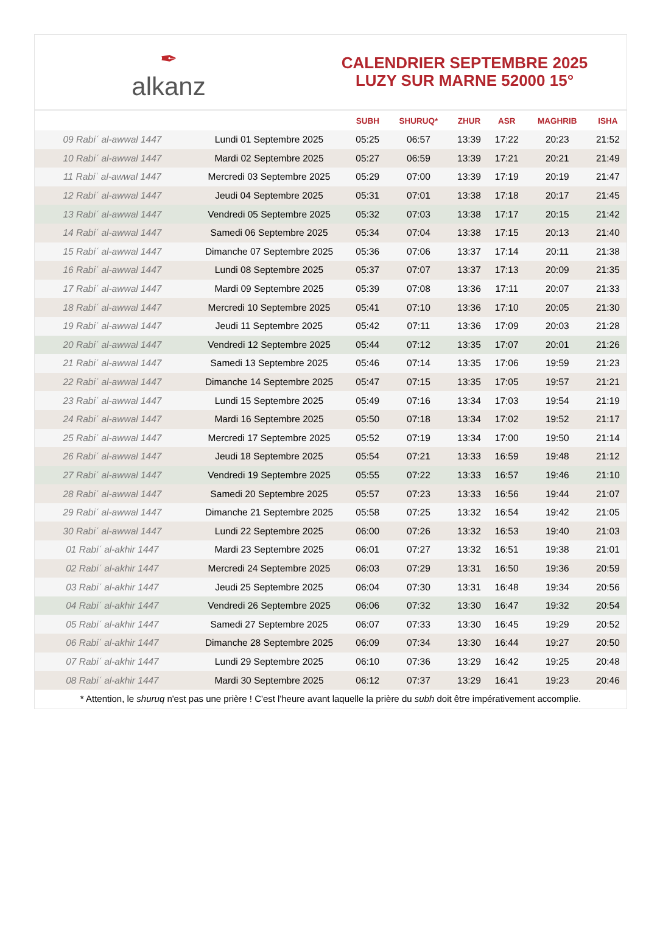✒
alkanz
CALENDRIER SEPTEMBRE 2025
LUZY SUR MARNE 52000 15°
| | | SUBH | SHURUQ* | ZHUR | ASR | MAGHRIB | ISHA |
| --- | --- | --- | --- | --- | --- | --- | --- |
| 09 Rabiʿ al-awwal 1447 | Lundi 01 Septembre 2025 | 05:25 | 06:57 | 13:39 | 17:22 | 20:23 | 21:52 |
| 10 Rabiʿ al-awwal 1447 | Mardi 02 Septembre 2025 | 05:27 | 06:59 | 13:39 | 17:21 | 20:21 | 21:49 |
| 11 Rabiʿ al-awwal 1447 | Mercredi 03 Septembre 2025 | 05:29 | 07:00 | 13:39 | 17:19 | 20:19 | 21:47 |
| 12 Rabiʿ al-awwal 1447 | Jeudi 04 Septembre 2025 | 05:31 | 07:01 | 13:38 | 17:18 | 20:17 | 21:45 |
| 13 Rabiʿ al-awwal 1447 | Vendredi 05 Septembre 2025 | 05:32 | 07:03 | 13:38 | 17:17 | 20:15 | 21:42 |
| 14 Rabiʿ al-awwal 1447 | Samedi 06 Septembre 2025 | 05:34 | 07:04 | 13:38 | 17:15 | 20:13 | 21:40 |
| 15 Rabiʿ al-awwal 1447 | Dimanche 07 Septembre 2025 | 05:36 | 07:06 | 13:37 | 17:14 | 20:11 | 21:38 |
| 16 Rabiʿ al-awwal 1447 | Lundi 08 Septembre 2025 | 05:37 | 07:07 | 13:37 | 17:13 | 20:09 | 21:35 |
| 17 Rabiʿ al-awwal 1447 | Mardi 09 Septembre 2025 | 05:39 | 07:08 | 13:36 | 17:11 | 20:07 | 21:33 |
| 18 Rabiʿ al-awwal 1447 | Mercredi 10 Septembre 2025 | 05:41 | 07:10 | 13:36 | 17:10 | 20:05 | 21:30 |
| 19 Rabiʿ al-awwal 1447 | Jeudi 11 Septembre 2025 | 05:42 | 07:11 | 13:36 | 17:09 | 20:03 | 21:28 |
| 20 Rabiʿ al-awwal 1447 | Vendredi 12 Septembre 2025 | 05:44 | 07:12 | 13:35 | 17:07 | 20:01 | 21:26 |
| 21 Rabiʿ al-awwal 1447 | Samedi 13 Septembre 2025 | 05:46 | 07:14 | 13:35 | 17:06 | 19:59 | 21:23 |
| 22 Rabiʿ al-awwal 1447 | Dimanche 14 Septembre 2025 | 05:47 | 07:15 | 13:35 | 17:05 | 19:57 | 21:21 |
| 23 Rabiʿ al-awwal 1447 | Lundi 15 Septembre 2025 | 05:49 | 07:16 | 13:34 | 17:03 | 19:54 | 21:19 |
| 24 Rabiʿ al-awwal 1447 | Mardi 16 Septembre 2025 | 05:50 | 07:18 | 13:34 | 17:02 | 19:52 | 21:17 |
| 25 Rabiʿ al-awwal 1447 | Mercredi 17 Septembre 2025 | 05:52 | 07:19 | 13:34 | 17:00 | 19:50 | 21:14 |
| 26 Rabiʿ al-awwal 1447 | Jeudi 18 Septembre 2025 | 05:54 | 07:21 | 13:33 | 16:59 | 19:48 | 21:12 |
| 27 Rabiʿ al-awwal 1447 | Vendredi 19 Septembre 2025 | 05:55 | 07:22 | 13:33 | 16:57 | 19:46 | 21:10 |
| 28 Rabiʿ al-awwal 1447 | Samedi 20 Septembre 2025 | 05:57 | 07:23 | 13:33 | 16:56 | 19:44 | 21:07 |
| 29 Rabiʿ al-awwal 1447 | Dimanche 21 Septembre 2025 | 05:58 | 07:25 | 13:32 | 16:54 | 19:42 | 21:05 |
| 30 Rabiʿ al-awwal 1447 | Lundi 22 Septembre 2025 | 06:00 | 07:26 | 13:32 | 16:53 | 19:40 | 21:03 |
| 01 Rabiʿ al-akhir 1447 | Mardi 23 Septembre 2025 | 06:01 | 07:27 | 13:32 | 16:51 | 19:38 | 21:01 |
| 02 Rabiʿ al-akhir 1447 | Mercredi 24 Septembre 2025 | 06:03 | 07:29 | 13:31 | 16:50 | 19:36 | 20:59 |
| 03 Rabiʿ al-akhir 1447 | Jeudi 25 Septembre 2025 | 06:04 | 07:30 | 13:31 | 16:48 | 19:34 | 20:56 |
| 04 Rabiʿ al-akhir 1447 | Vendredi 26 Septembre 2025 | 06:06 | 07:32 | 13:30 | 16:47 | 19:32 | 20:54 |
| 05 Rabiʿ al-akhir 1447 | Samedi 27 Septembre 2025 | 06:07 | 07:33 | 13:30 | 16:45 | 19:29 | 20:52 |
| 06 Rabiʿ al-akhir 1447 | Dimanche 28 Septembre 2025 | 06:09 | 07:34 | 13:30 | 16:44 | 19:27 | 20:50 |
| 07 Rabiʿ al-akhir 1447 | Lundi 29 Septembre 2025 | 06:10 | 07:36 | 13:29 | 16:42 | 19:25 | 20:48 |
| 08 Rabiʿ al-akhir 1447 | Mardi 30 Septembre 2025 | 06:12 | 07:37 | 13:29 | 16:41 | 19:23 | 20:46 |
* Attention, le shuruq n'est pas une prière ! C'est l'heure avant laquelle la prière du subh doit être impérativement accomplie.